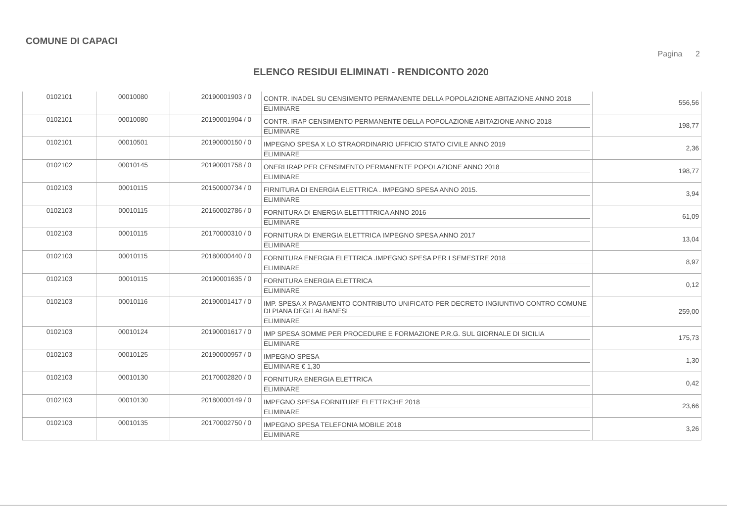COMUNE DI CAPACI
Pagina 2
ELENCO RESIDUI ELIMINATI - RENDICONTO 2020
| 0102101 | 00010080 | 20190001903 / 0 | CONTR. INADEL SU CENSIMENTO PERMANENTE DELLA POPOLAZIONE ABITAZIONE ANNO 2018 ELIMINARE | 556,56 |
| 0102101 | 00010080 | 20190001904 / 0 | CONTR. IRAP CENSIMENTO PERMANENTE DELLA POPOLAZIONE ABITAZIONE ANNO 2018 ELIMINARE | 198,77 |
| 0102101 | 00010501 | 20190000150 / 0 | IMPEGNO SPESA X LO STRAORDINARIO UFFICIO STATO CIVILE ANNO 2019 ELIMINARE | 2,36 |
| 0102102 | 00010145 | 20190001758 / 0 | ONERI IRAP PER CENSIMENTO PERMANENTE POPOLAZIONE ANNO 2018 ELIMINARE | 198,77 |
| 0102103 | 00010115 | 20150000734 / 0 | FIRNITURA DI ENERGIA ELETTRICA . IMPEGNO SPESA ANNO 2015. ELIMINARE | 3,94 |
| 0102103 | 00010115 | 20160002786 / 0 | FORNITURA DI ENERGIA ELETTTTRICA ANNO 2016 ELIMINARE | 61,09 |
| 0102103 | 00010115 | 20170000310 / 0 | FORNITURA DI ENERGIA ELETTRICA IMPEGNO SPESA ANNO 2017 ELIMINARE | 13,04 |
| 0102103 | 00010115 | 20180000440 / 0 | FORNITURA ENERGIA ELETTRICA .IMPEGNO SPESA PER I SEMESTRE 2018 ELIMINARE | 8,97 |
| 0102103 | 00010115 | 20190001635 / 0 | FORNITURA ENERGIA ELETTRICA ELIMINARE | 0,12 |
| 0102103 | 00010116 | 20190001417 / 0 | IMP. SPESA X PAGAMENTO CONTRIBUTO UNIFICATO PER DECRETO INGIUNTIVO CONTRO COMUNE DI PIANA DEGLI ALBANESI ELIMINARE | 259,00 |
| 0102103 | 00010124 | 20190001617 / 0 | IMP SPESA SOMME PER PROCEDURE E FORMAZIONE P.R.G. SUL GIORNALE DI SICILIA ELIMINARE | 175,73 |
| 0102103 | 00010125 | 20190000957 / 0 | IMPEGNO SPESA ELIMINARE € 1,30 | 1,30 |
| 0102103 | 00010130 | 20170002820 / 0 | FORNITURA ENERGIA ELETTRICA ELIMINARE | 0,42 |
| 0102103 | 00010130 | 20180000149 / 0 | IMPEGNO SPESA FORNITURE ELETTRICHE 2018 ELIMINARE | 23,66 |
| 0102103 | 00010135 | 20170002750 / 0 | IMPEGNO SPESA TELEFONIA MOBILE 2018 ELIMINARE | 3,26 |